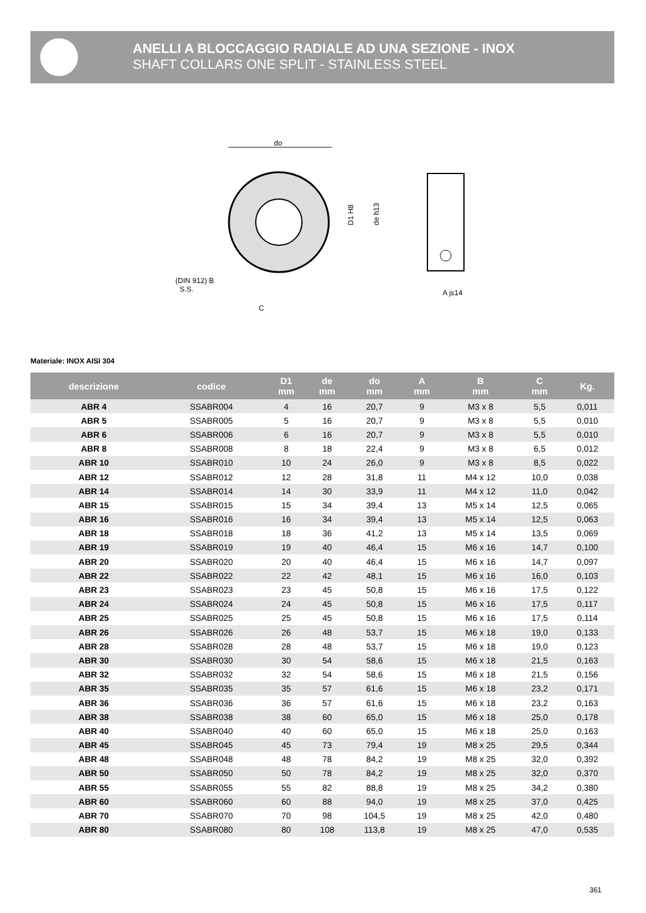ANELLI A BLOCCAGGIO RADIALE AD UNA SEZIONE - INOX
SHAFT COLLARS ONE SPLIT - STAINLESS STEEL
do
(DIN 912) B
S.S.
C
D1 H8
de h13
A js14
Materiale: INOX AISI 304
| descrizione | codice | D1 mm | de mm | do mm | A mm | B mm | C mm | Kg. |
| --- | --- | --- | --- | --- | --- | --- | --- | --- |
| ABR 4 | SSABR004 | 4 | 16 | 20,7 | 9 | M3 x 8 | 5,5 | 0,011 |
| ABR 5 | SSABR005 | 5 | 16 | 20,7 | 9 | M3 x 8 | 5,5 | 0,010 |
| ABR 6 | SSABR006 | 6 | 16 | 20,7 | 9 | M3 x 8 | 5,5 | 0,010 |
| ABR 8 | SSABR008 | 8 | 18 | 22,4 | 9 | M3 x 8 | 6,5 | 0,012 |
| ABR 10 | SSABR010 | 10 | 24 | 26,0 | 9 | M3 x 8 | 8,5 | 0,022 |
| ABR 12 | SSABR012 | 12 | 28 | 31,8 | 11 | M4 x 12 | 10,0 | 0,038 |
| ABR 14 | SSABR014 | 14 | 30 | 33,9 | 11 | M4 x 12 | 11,0 | 0,042 |
| ABR 15 | SSABR015 | 15 | 34 | 39,4 | 13 | M5 x 14 | 12,5 | 0,065 |
| ABR 16 | SSABR016 | 16 | 34 | 39,4 | 13 | M5 x 14 | 12,5 | 0,063 |
| ABR 18 | SSABR018 | 18 | 36 | 41,2 | 13 | M5 x 14 | 13,5 | 0,069 |
| ABR 19 | SSABR019 | 19 | 40 | 46,4 | 15 | M6 x 16 | 14,7 | 0,100 |
| ABR 20 | SSABR020 | 20 | 40 | 46,4 | 15 | M6 x 16 | 14,7 | 0,097 |
| ABR 22 | SSABR022 | 22 | 42 | 48,1 | 15 | M6 x 16 | 16,0 | 0,103 |
| ABR 23 | SSABR023 | 23 | 45 | 50,8 | 15 | M6 x 16 | 17,5 | 0,122 |
| ABR 24 | SSABR024 | 24 | 45 | 50,8 | 15 | M6 x 16 | 17,5 | 0,117 |
| ABR 25 | SSABR025 | 25 | 45 | 50,8 | 15 | M6 x 16 | 17,5 | 0,114 |
| ABR 26 | SSABR026 | 26 | 48 | 53,7 | 15 | M6 x 18 | 19,0 | 0,133 |
| ABR 28 | SSABR028 | 28 | 48 | 53,7 | 15 | M6 x 18 | 19,0 | 0,123 |
| ABR 30 | SSABR030 | 30 | 54 | 58,6 | 15 | M6 x 18 | 21,5 | 0,163 |
| ABR 32 | SSABR032 | 32 | 54 | 58,6 | 15 | M6 x 18 | 21,5 | 0,156 |
| ABR 35 | SSABR035 | 35 | 57 | 61,6 | 15 | M6 x 18 | 23,2 | 0,171 |
| ABR 36 | SSABR036 | 36 | 57 | 61,6 | 15 | M6 x 18 | 23,2 | 0,163 |
| ABR 38 | SSABR038 | 38 | 60 | 65,0 | 15 | M6 x 18 | 25,0 | 0,178 |
| ABR 40 | SSABR040 | 40 | 60 | 65,0 | 15 | M6 x 18 | 25,0 | 0,163 |
| ABR 45 | SSABR045 | 45 | 73 | 79,4 | 19 | M8 x 25 | 29,5 | 0,344 |
| ABR 48 | SSABR048 | 48 | 78 | 84,2 | 19 | M8 x 25 | 32,0 | 0,392 |
| ABR 50 | SSABR050 | 50 | 78 | 84,2 | 19 | M8 x 25 | 32,0 | 0,370 |
| ABR 55 | SSABR055 | 55 | 82 | 88,8 | 19 | M8 x 25 | 34,2 | 0,380 |
| ABR 60 | SSABR060 | 60 | 88 | 94,0 | 19 | M8 x 25 | 37,0 | 0,425 |
| ABR 70 | SSABR070 | 70 | 98 | 104,5 | 19 | M8 x 25 | 42,0 | 0,480 |
| ABR 80 | SSABR080 | 80 | 108 | 113,8 | 19 | M8 x 25 | 47,0 | 0,535 |
361